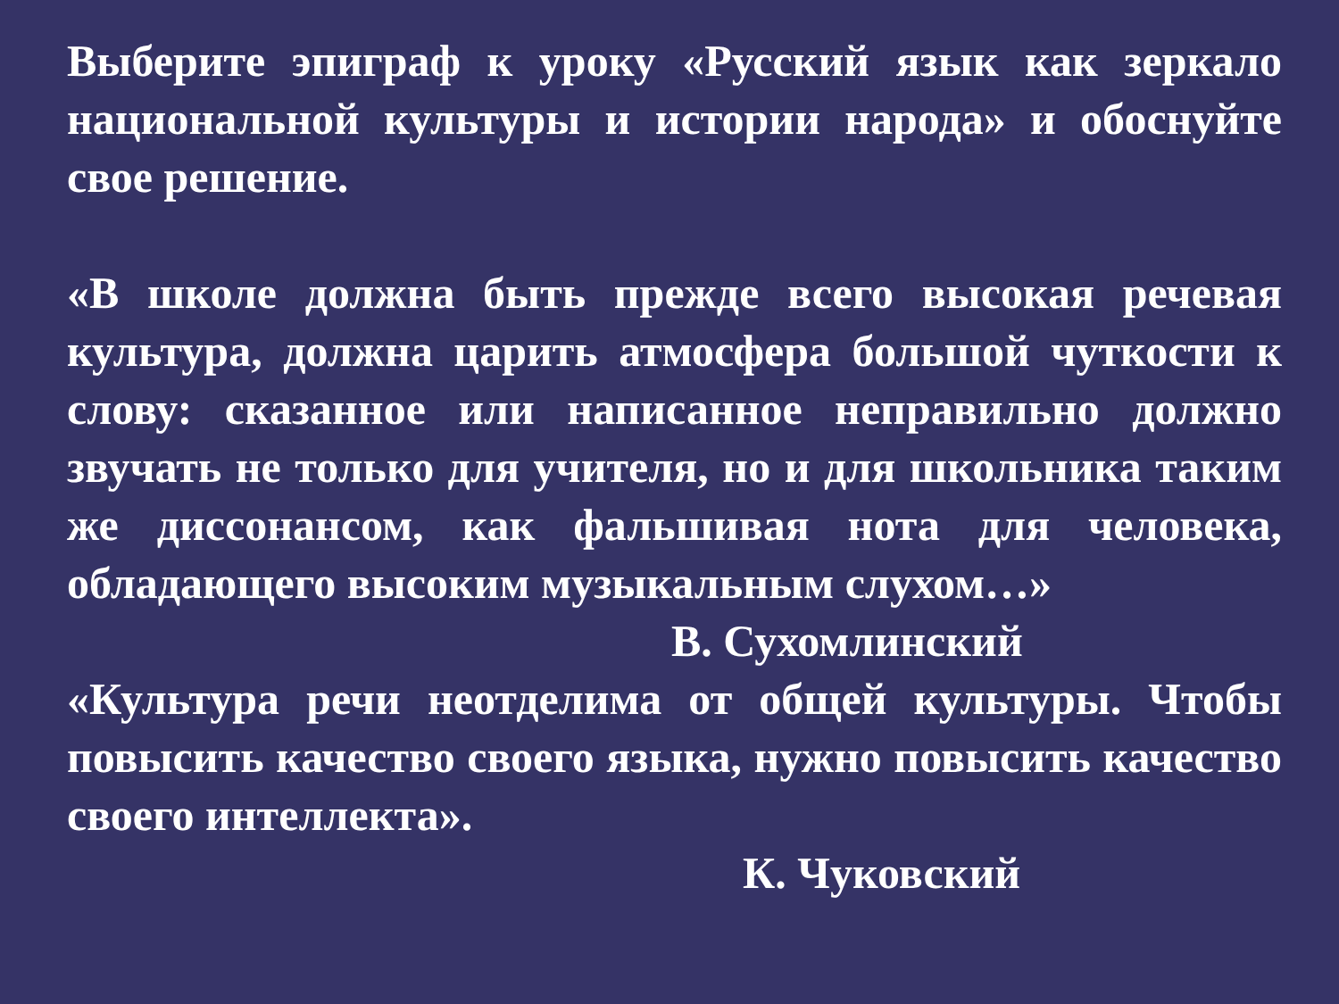Выберите эпиграф к уроку «Русский язык как зеркало национальной культуры и истории народа» и обоснуйте свое решение.
«В школе должна быть прежде всего высокая речевая культура, должна царить атмосфера большой чуткости к слову: сказанное или написанное неправильно должно звучать не только для учителя, но и для школьника таким же диссонансом, как фальшивая нота для человека, обладающего высоким музыкальным слухом…»
В. Сухомлинский
«Культура речи неотделима от общей культуры. Чтобы повысить качество своего языка, нужно повысить качество своего интеллекта».
К. Чуковский